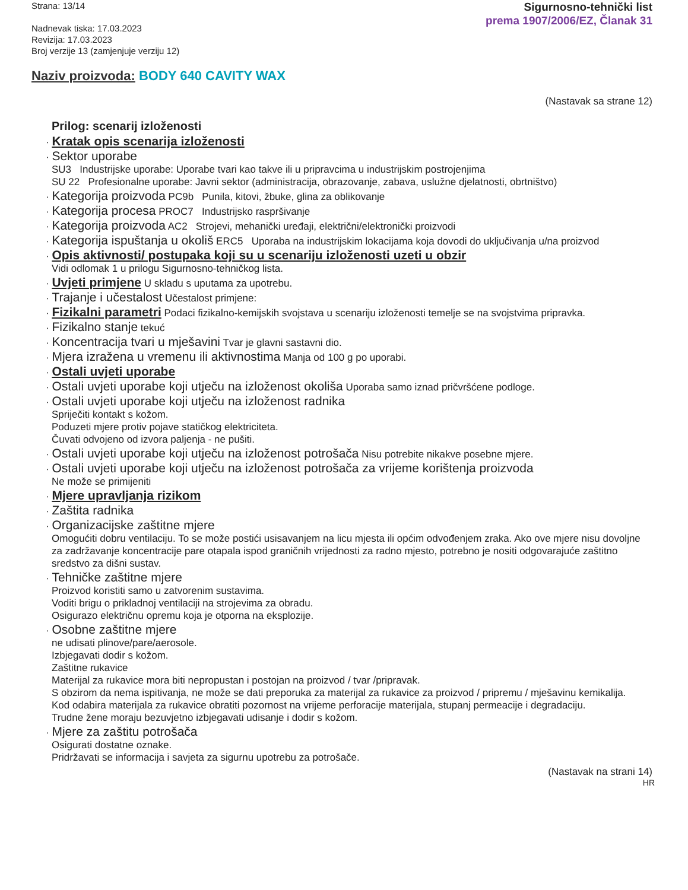Strana: 13/14
Nadnevak tiska: 17.03.2023
Revizija: 17.03.2023
Broj verzije 13 (zamjenjuje verziju 12)
Sigurnosno-tehnički list
prema 1907/2006/EZ, Članak 31
Naziv proizvoda: BODY 640 CAVITY WAX
(Nastavak sa strane 12)
*
Prilog: scenarij izloženosti
· Kratak opis scenarija izloženosti
· Sektor uporabe
SU3 Industrijske uporabe: Uporabe tvari kao takve ili u pripravcima u industrijskim postrojenjima
SU 22 Profesionalne uporabe: Javni sektor (administracija, obrazovanje, zabava, uslužne djelatnosti, obrtništvo)
· Kategorija proizvoda PC9b Punila, kitovi, žbuke, glina za oblikovanje
· Kategorija procesa PROC7 Industrijsko raspršivanje
· Kategorija proizvoda AC2 Strojevi, mehanički uređaji, električni/elektronički proizvodi
· Kategorija ispuštanja u okoliš ERC5 Uporaba na industrijskim lokacijama koja dovodi do uključivanja u/na proizvod
· Opis aktivnosti/ postupaka koji su u scenariju izloženosti uzeti u obzir
Vidi odlomak 1 u prilogu Sigurnosno-tehničkog lista.
· Uvjeti primjene U skladu s uputama za upotrebu.
· Trajanje i učestalost Učestalost primjene:
· Fizikalni parametri Podaci fizikalno-kemijskih svojstava u scenariju izloženosti temelje se na svojstvima pripravka.
· Fizikalno stanje tekuć
· Koncentracija tvari u mješavini Tvar je glavni sastavni dio.
· Mjera izražena u vremenu ili aktivnostima Manja od 100 g po uporabi.
· Ostali uvjeti uporabe
· Ostali uvjeti uporabe koji utječu na izloženost okoliša Uporaba samo iznad pričvršćene podloge.
· Ostali uvjeti uporabe koji utječu na izloženost radnika
Spriječiti kontakt s kožom.
Poduzeti mjere protiv pojave statičkog elektriciteta.
Čuvati odvojeno od izvora paljenja - ne pušiti.
· Ostali uvjeti uporabe koji utječu na izloženost potrošača Nisu potrebite nikakve posebne mjere.
· Ostali uvjeti uporabe koji utječu na izloženost potrošača za vrijeme korištenja proizvoda
Ne može se primijeniti
· Mjere upravljanja rizikom
· Zaštita radnika
· Organizacijske zaštitne mjere
Omogućiti dobru ventilaciju. To se može postići usisavanjem na licu mjesta ili općim odvođenjem zraka. Ako ove mjere nisu dovoljne za zadržavanje koncentracije pare otapala ispod graničnih vrijednosti za radno mjesto, potrebno je nositi odgovarajuće zaštitno sredstvo za dišni sustav.
· Tehničke zaštitne mjere
Proizvod koristiti samo u zatvorenim sustavima.
Voditi brigu o prikladnoj ventilaciji na strojevima za obradu.
Osigurazo električnu opremu koja je otporna na eksplozije.
· Osobne zaštitne mjere
ne udisati plinove/pare/aerosole.
Izbjegavati dodir s kožom.
Zaštitne rukavice
Materijal za rukavice mora biti nepropustan i postojan na proizvod / tvar /pripravak.
S obzirom da nema ispitivanja, ne može se dati preporuka za materijal za rukavice za proizvod / pripremu / mješavinu kemikalija.
Kod odabira materijala za rukavice obratiti pozornost na vrijeme perforacije materijala, stupanj permeacije i degradaciju.
Trudne žene moraju bezuvjetno izbjegavati udisanje i dodir s kožom.
· Mjere za zaštitu potrošača
Osigurati dostatne oznake.
Pridržavati se informacija i savjeta za sigurnu upotrebu za potrošače.
(Nastavak na strani 14)
HR